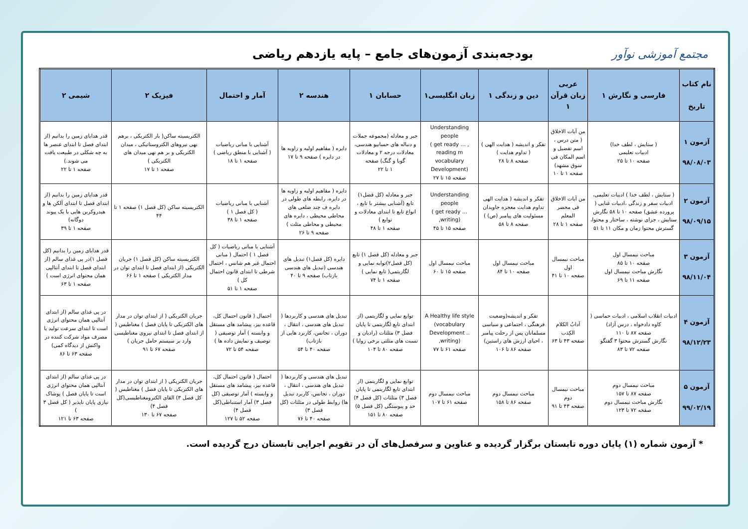مجتمع آموزشی نوآور
بودجه‌بندی آزمون‌های جامع – پایه یازدهم ریاضی
| نام کتاب تاریخ | فارسی و نگارش ۱ | عربی زبان قرآن ۱ | دین و زندگی ۱ | زبان انگلیسی۱ | حسابان ۱ | هندسه ۲ | آمار و احتمال | فیزیک ۲ | شیمی ۲ |
| --- | --- | --- | --- | --- | --- | --- | --- | --- | --- |
| آزمون ۱ ۹۸/۰۸/۰۳ | ( ستایش ، لطف خدا) ادبیات تعلیمی صفحه ۱۰ تا ۲۵ | من آیات الاخلاق ( متن درس ، اسم تفضیل و اسم المکان فی سوق مشهد) صفحه ۱ تا ۱۰ | تفکر و اندیشه ( هدایت الهی ) ( تداوم هدایت ) صفحه ۸ تا ۲۸ | Understanding people ( get ready … , reading m vocabulary Development) صفحه ۱۵ تا ۲۷ | جبر و معادله (مجموعه جملات و دنباله های حسابیو هندسی، معادلات درجه ۲ و معادلات گویا و گنگ) صفحه ۱ تا ۲۲ | دایره ( مفاهیم اولیه و زاویه ها در دایره ) صفحه ۹ تا ۱۷ | آشنایی با مبانی ریاضیات ( آشنایی با منطق ریاضی ) صفحه ۱ تا ۱۸ | الکتریسیته ساکن( بار الکتریکی ، برهم نهی نیروهای الکتروستاتیکی ، میدان الکتریکی و بر هم نهی میدان های الکتریکی ) صفحه ۱ تا ۱۷ | قدر هدایای زمین را بدانیم (از ابتدای فصل تا ابتدای عنصر ها به چه شکلی در طبیعت یافت می شوند.) صفحه ۱ تا ۲۲ |
| آزمون ۲ ۹۸/۰۹/۱۵ | ( ستایش ، لطف خدا ) ادبیات تعلیمی، ادبیات سفر و زندگی ،ادبیات غنایی ( پرورده عشق) صفحه ۱۰ تا ۵۸ نگارش ستایش ، جزای نوشته ، ساختار و محتوا، گسترش محتوا زمان و مکان ۱۱ تا ۵۱ | من آیات الاخلاق فی محضر المعلم صفحه ۱ تا ۲۸ | تفکر و اندیشه ( هدایت الهی تداوم هدایت معجزه جاویدان مسئولیت های پیامبر (ص) ) صفحه ۸ تا ۵۸ | Understanding people ( get ready … ,writing) صفحه ۱۵ تا ۴۵ | جبر و معادله (کل فصل۱) تابع (آشنایی بیشتر با تابع ، انواع تابع تا ابتدای معادلات و توابع ) صفحه ۱ تا ۴۸ | دایره ( مفاهیم اولیه و زاویه ها در دایره، رابطه های طولی در دایره ف چند ضلعی های محاطی محیطی ، دایره های محیطی و محاطی مثلث ) صفحه ۹ تا ۲۶ | آشنایی با مبانی ریاضیات ( کل فصل ۱ ) صفحه ۱ تا ۳۸ | الکتریسیته ساکن (کل فصل ۱) صفحه ۱ تا ۴۴ | قدر هدایای زمین را بدانیم (از ابتدای فصل تا ابتدای آلکن ها و هیدروکربن هایی با یک پیوند دوگانه) صفحه ۱ تا ۳۹ |
| آزمون ۳ ۹۸/۱۱/۰۴ | مباحث نیمسال اول صفحه ۱۰ تا ۸۵ نگارش مباحث نیمسال اول صفحه ۱۱ تا ۶۹ | مباحث نیمسال اول صفحه ۱۰ تا ۴۱ | مباحث نیمسال اول صفحه ۱۰ تا ۸۴ | مباحث نیمسال اول صفحه ۱۵ تا ۶۰ | جبر و معادله (کل فصل ۱) تابع (کل فصل۲)توابه نمایی و لگاریتمی( تابع نمایی ) صفحه ۱ تا ۷۴ | دایره (کل فصل۱) تبدیل های هندسی (تبدیل های هندسی بازتاب) صفحه ۹ تا ۴۰ | آشنایی با مبانی ریاضیات ( کل فصل ۱ ) احتمال ( مبانی احتمال غیر هم شانس ، احتمال شرطی تا ابتدای قانون احتمال کل ) صفحه ۱ تا ۵۱ | الکتریسیته ساکن (کل فصل ۱) جریان الکتریکی (از ابتدای فصل تا ابتدای توان در مدار الکتریکی ) صفحه ۱ تا ۶۶ | قدر هدایای زمین را بدانیم (کل فصل ۱)در پی غذای سالم (از ابتدای فصل تا ابتدای آنتالپی همان محتوای انرژی است ) صفحه ۱ تا ۶۳ |
| آزمون ۴ ۹۸/۱۲/۲۳ | ادبیات انقلاب اسلامی ، ادبیات حماسی ( کاوه دادخواه ، درس آزاد) صفحه ۸۷ تا ۱۱۰ نگارش گسترش محتوا ۳ گفتگو صفحه ۷۲ تا ۸۳ | آدابُ الکلام الکِذب صفحه ۴۳ تا ۶۳ | تفکر و اندیشه(وضعیت فرهنگی ، اجتماعی و سیاسی مسلمانان پس از رحلت پیامبر ، احیای ارزش های راستین) صفحه ۸۶ تا ۱۰۶ | A Healthy life style (vocabulary Development .. ,writing) صفحه ۶۱ تا ۷۷ | توابع نمایی و لگاریتمی (از ابتدای تابع لگاریتمی تا پایان فصل ۳) مثلثات (رادیان و نسبت های مثلثی برخی زوایا ) صفحه ۸۰ تا ۱۰۴ | تبدیل های هندسی و کاربردها ( تبدیل های هندسی ، انتقال ، دوران ، تجانس، کاربرد هایی از بازتاب) صفحه ۴۰ تا ۵۴ | احتمال ( قانون احتمال کل، قاعده بیز، پیشامد های مستقل و وابسته ) آمار توصیفی ( توصیف و نمایش داده ها ) صفحه ۵۴ تا ۷۲ | جریان الکتریکی ( از ابتدای توان در مدار های الکتریکی تا پایان فصل ) مغناطیس ( از ابتدای فصل تا ابتدای نیروی مغناطیسی وارد بر سیستم حامل جریان ) صفحه ۶۷ تا ۹۱ | در پی غذای سالم (از ابتدای آنتالپی همان محتوای انرژی است تا ابتدای سرعت تولید یا مصرف مواد شرکت کننده در واکنش از دیدگاه کمی) صفحه ۶۳ تا ۸۶ |
| آزمون ۵ ۹۹/۰۲/۱۹ | مباحث نیمسال دوم صفحه ۸۷ تا ۱۵۷ نگارش مباحث نیمسال دوم صفحه ۷۲ تا ۱۲۳ | مباحث نیمسال دوم صفحه ۴۳ تا ۹۱ | مباحث نیمسال دوم صفحه ۸۶ تا ۱۵۸ | مباحث نیمسال دوم صفحه ۶۱ تا ۱۰۷ | توابع نمایی و لگاریتمی (از ابتدای تابع لگاریتمی تا پایان فصل ۳) مثلثات (کل فصل ۴) حد و پیوستگی (کل فصل ۵) صفحه ۸۰ تا ۱۵۱ | تبدیل های هندسی و کاربردها ( تبدیل های هندسی ، انتقال ، دوران ، تجانس، کاربرد تبدیل ها) روابط طولی در مثلثات (کل فصل ۳) صفحه ۴۰ تا ۷۶ | احتمال ( قانون احتمال کل، قاعده بیز، پیشامد های مستقل و وابسته ) آمار توصیفی (کل فصل ۳) آمار استنباطی(کل فصل ۴) صفحه ۵۲ تا ۱۲۷ | جریان الکتریکی ( از ابتدای توان در مدار های الکتریکی تا پایان فصل ) مغناطیس ( کل فصل ۳) القای الکترومغناطیسی(کل فصل ۴) صفحه ۶۷ تا ۱۳۰ | در پی غذای سالم (از ابتدای آنتالپی همان محتوای انرژی است تا پایان فصل ) پوشاک نیازی پایان ناپذیر ( کل فصل ۳ ) صفحه ۶۳ تا ۱۲۱ |
* آزمون شماره (۱) پایان دوره تابستان برگزار گردیده و عناوین و سرفصل‌های آن در تقویم اجرایی تابستان درج گردیده است.